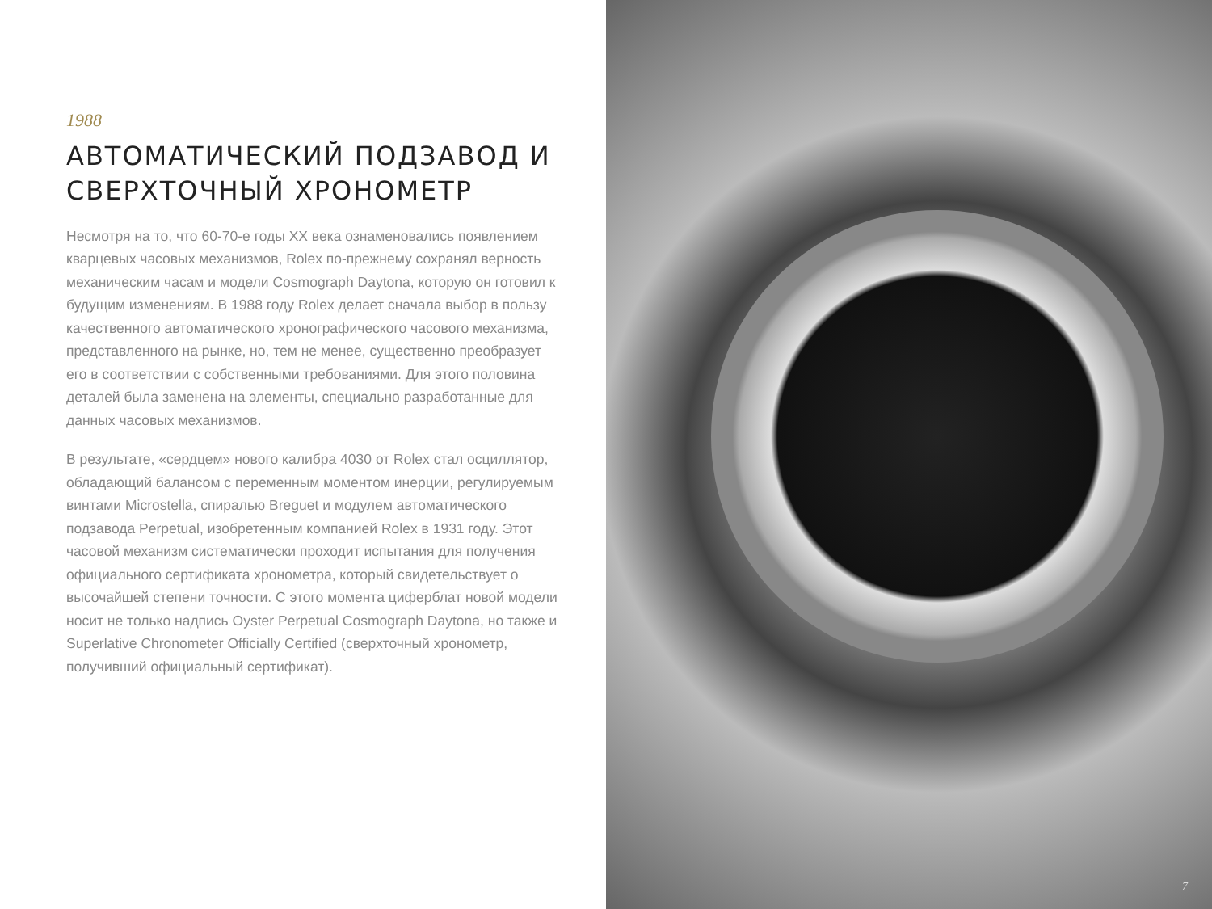1988
АВТОМАТИЧЕСКИЙ ПОДЗАВОД И СВЕРХТОЧНЫЙ ХРОНОМЕТР
Несмотря на то, что 60-70-е годы XX века ознаменовались появлением кварцевых часовых механизмов, Rolex по-прежнему сохранял верность механическим часам и модели Cosmograph Daytona, которую он готовил к будущим изменениям. В 1988 году Rolex делает сначала выбор в пользу качественного автоматического хронографического часового механизма, представленного на рынке, но, тем не менее, существенно преобразует его в соответствии с собственными требованиями. Для этого половина деталей была заменена на элементы, специально разработанные для данных часовых механизмов.
В результате, «сердцем» нового калибра 4030 от Rolex стал осциллятор, обладающий балансом с переменным моментом инерции, регулируемым винтами Microstella, спиралью Breguet и модулем автоматического подзавода Perpetual, изобретенным компанией Rolex в 1931 году. Этот часовой механизм систематически проходит испытания для получения официального сертификата хронометра, который свидетельствует о высочайшей степени точности. С этого момента циферблат новой модели носит не только надпись Oyster Perpetual Cosmograph Daytona, но также и Superlative Chronometer Officially Certified (сверхточный хронометр, получивший официальный сертификат).
7